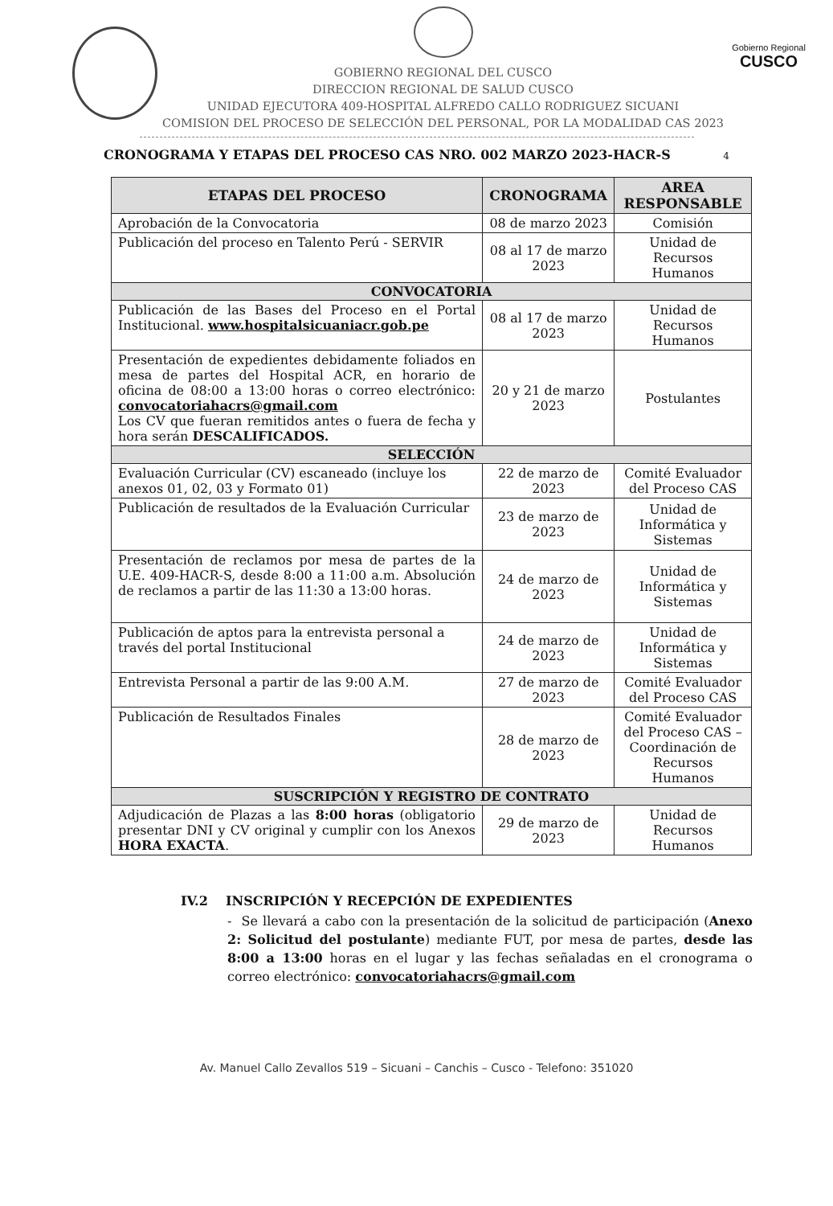GOBIERNO REGIONAL DEL CUSCO
DIRECCION REGIONAL DE SALUD CUSCO
UNIDAD EJECUTORA 409-HOSPITAL ALFREDO CALLO RODRIGUEZ SICUANI
COMISION DEL PROCESO DE SELECCIÓN DEL PERSONAL, POR LA MODALIDAD CAS 2023
Gobierno Regional
CUSCO
CRONOGRAMA Y ETAPAS DEL PROCESO CAS NRO. 002 MARZO 2023-HACR-S 4
| ETAPAS DEL PROCESO | CRONOGRAMA | AREA RESPONSABLE |
| --- | --- | --- |
| Aprobación de la Convocatoria | 08 de marzo 2023 | Comisión |
| Publicación del proceso en Talento Perú - SERVIR | 08 al 17 de marzo 2023 | Unidad de Recursos Humanos |
| CONVOCATORIA | | |
| Publicación de las Bases del Proceso en el Portal Institucional. www.hospitalsicuaniacr.gob.pe | 08 al 17 de marzo 2023 | Unidad de Recursos Humanos |
| Presentación de expedientes debidamente foliados en mesa de partes del Hospital ACR, en horario de oficina de 08:00 a 13:00 horas o correo electrónico: convocatoriahacrs@gmail.com Los CV que fueran remitidos antes o fuera de fecha y hora serán DESCALIFICADOS. | 20 y 21 de marzo 2023 | Postulantes |
| SELECCIÓN | | |
| Evaluación Curricular (CV) escaneado (incluye los anexos 01, 02, 03 y Formato 01) | 22 de marzo de 2023 | Comité Evaluador del Proceso CAS |
| Publicación de resultados de la Evaluación Curricular | 23 de marzo de 2023 | Unidad de Informática y Sistemas |
| Presentación de reclamos por mesa de partes de la U.E. 409-HACR-S, desde 8:00 a 11:00 a.m. Absolución de reclamos a partir de las 11:30 a 13:00 horas. | 24 de marzo de 2023 | Unidad de Informática y Sistemas |
| Publicación de aptos para la entrevista personal a través del portal Institucional | 24 de marzo de 2023 | Unidad de Informática y Sistemas |
| Entrevista Personal a partir de las 9:00 A.M. | 27 de marzo de 2023 | Comité Evaluador del Proceso CAS |
| Publicación de Resultados Finales | 28 de marzo de 2023 | Comité Evaluador del Proceso CAS – Coordinación de Recursos Humanos |
| SUSCRIPCIÓN Y REGISTRO DE CONTRATO | | |
| Adjudicación de Plazas a las 8:00 horas (obligatorio presentar DNI y CV original y cumplir con los Anexos HORA EXACTA . | 29 de marzo de 2023 | Unidad de Recursos Humanos |
IV.2 INSCRIPCIÓN Y RECEPCIÓN DE EXPEDIENTES
- Se llevará a cabo con la presentación de la solicitud de participación (Anexo 2: Solicitud del postulante) mediante FUT, por mesa de partes, desde las 8:00 a 13:00 horas en el lugar y las fechas señaladas en el cronograma o correo electrónico: convocatoriahacrs@gmail.com
Av. Manuel Callo Zevallos 519 – Sicuani – Canchis – Cusco - Telefono: 351020